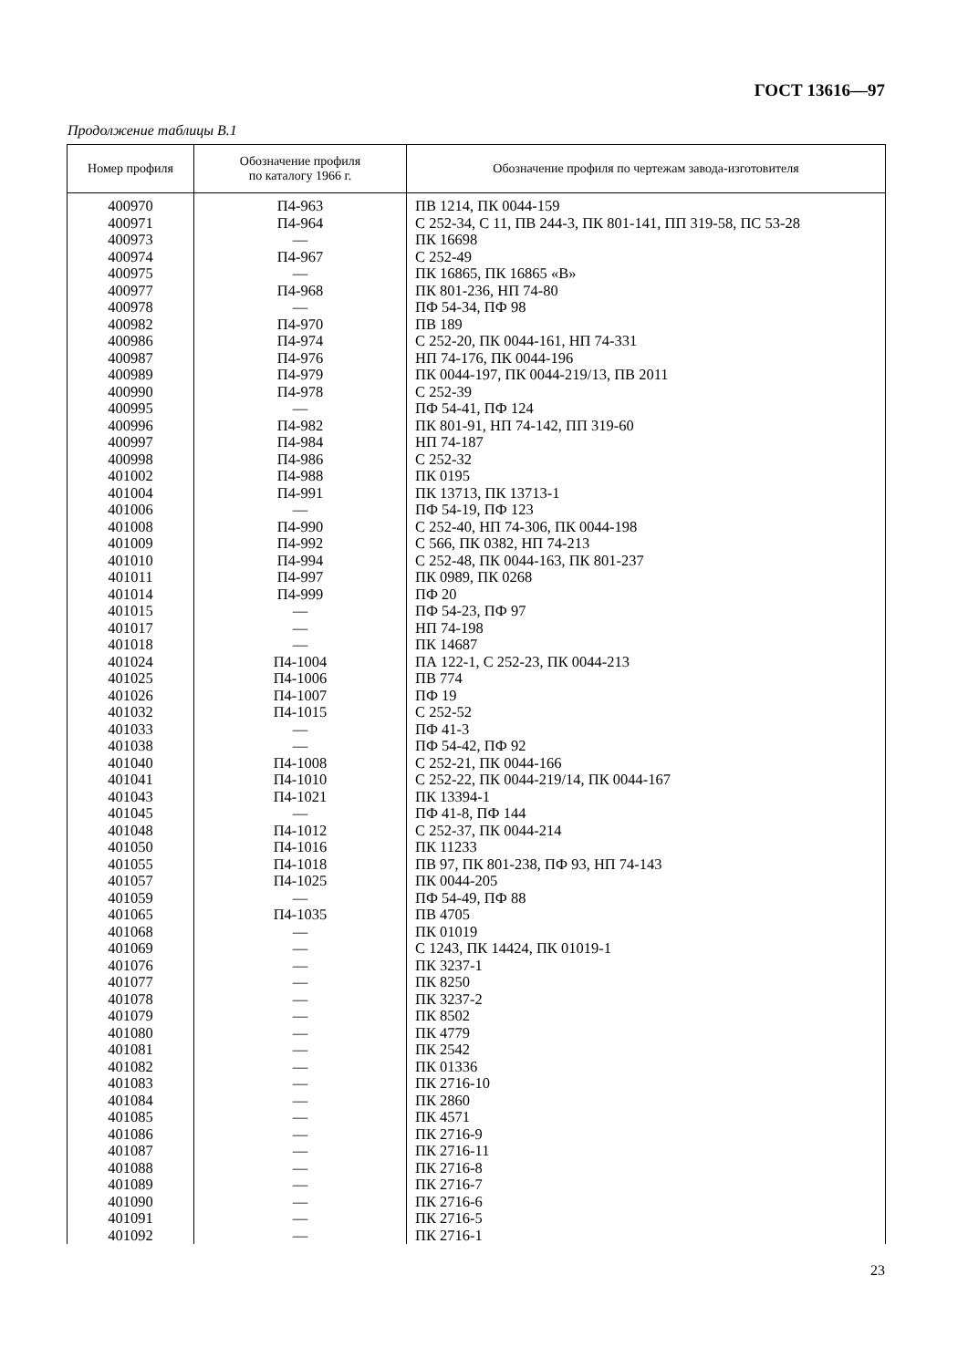ГОСТ 13616—97
Продолжение таблицы В.1
| Номер профиля | Обозначение профиля по каталогу 1966 г. | Обозначение профиля по чертежам завода-изготовителя |
| --- | --- | --- |
| 400970 | П4-963 | ПВ 1214, ПК 0044-159 |
| 400971 | П4-964 | С 252-34, С 11, ПВ 244-3, ПК 801-141, ПП 319-58, ПС 53-28 |
| 400973 | — | ПК 16698 |
| 400974 | П4-967 | С 252-49 |
| 400975 | — | ПК 16865, ПК 16865 «В» |
| 400977 | П4-968 | ПК 801-236, НП 74-80 |
| 400978 | — | ПФ 54-34, ПФ 98 |
| 400982 | П4-970 | ПВ 189 |
| 400986 | П4-974 | С 252-20, ПК 0044-161, НП 74-331 |
| 400987 | П4-976 | НП 74-176, ПК 0044-196 |
| 400989 | П4-979 | ПК 0044-197, ПК 0044-219/13, ПВ 2011 |
| 400990 | П4-978 | С 252-39 |
| 400995 | — | ПФ 54-41, ПФ 124 |
| 400996 | П4-982 | ПК 801-91, НП 74-142, ПП 319-60 |
| 400997 | П4-984 | НП 74-187 |
| 400998 | П4-986 | С 252-32 |
| 401002 | П4-988 | ПК 0195 |
| 401004 | П4-991 | ПК 13713, ПК 13713-1 |
| 401006 | — | ПФ 54-19, ПФ 123 |
| 401008 | П4-990 | С 252-40, НП 74-306, ПК 0044-198 |
| 401009 | П4-992 | С 566, ПК 0382, НП 74-213 |
| 401010 | П4-994 | С 252-48, ПК 0044-163, ПК 801-237 |
| 401011 | П4-997 | ПК 0989, ПК 0268 |
| 401014 | П4-999 | ПФ 20 |
| 401015 | — | ПФ 54-23, ПФ 97 |
| 401017 | — | НП 74-198 |
| 401018 | — | ПК 14687 |
| 401024 | П4-1004 | ПА 122-1, С 252-23, ПК 0044-213 |
| 401025 | П4-1006 | ПВ 774 |
| 401026 | П4-1007 | ПФ 19 |
| 401032 | П4-1015 | С 252-52 |
| 401033 | — | ПФ 41-3 |
| 401038 | — | ПФ 54-42, ПФ 92 |
| 401040 | П4-1008 | С 252-21, ПК 0044-166 |
| 401041 | П4-1010 | С 252-22, ПК 0044-219/14, ПК 0044-167 |
| 401043 | П4-1021 | ПК 13394-1 |
| 401045 | — | ПФ 41-8, ПФ 144 |
| 401048 | П4-1012 | С 252-37, ПК 0044-214 |
| 401050 | П4-1016 | ПК 11233 |
| 401055 | П4-1018 | ПВ 97, ПК 801-238, ПФ 93, НП 74-143 |
| 401057 | П4-1025 | ПК 0044-205 |
| 401059 | — | ПФ 54-49, ПФ 88 |
| 401065 | П4-1035 | ПВ 4705 |
| 401068 | — | ПК 01019 |
| 401069 | — | С 1243, ПК 14424, ПК 01019-1 |
| 401076 | — | ПК 3237-1 |
| 401077 | — | ПК 8250 |
| 401078 | — | ПК 3237-2 |
| 401079 | — | ПК 8502 |
| 401080 | — | ПК 4779 |
| 401081 | — | ПК 2542 |
| 401082 | — | ПК 01336 |
| 401083 | — | ПК 2716-10 |
| 401084 | — | ПК 2860 |
| 401085 | — | ПК 4571 |
| 401086 | — | ПК 2716-9 |
| 401087 | — | ПК 2716-11 |
| 401088 | — | ПК 2716-8 |
| 401089 | — | ПК 2716-7 |
| 401090 | — | ПК 2716-6 |
| 401091 | — | ПК 2716-5 |
| 401092 | — | ПК 2716-1 |
23